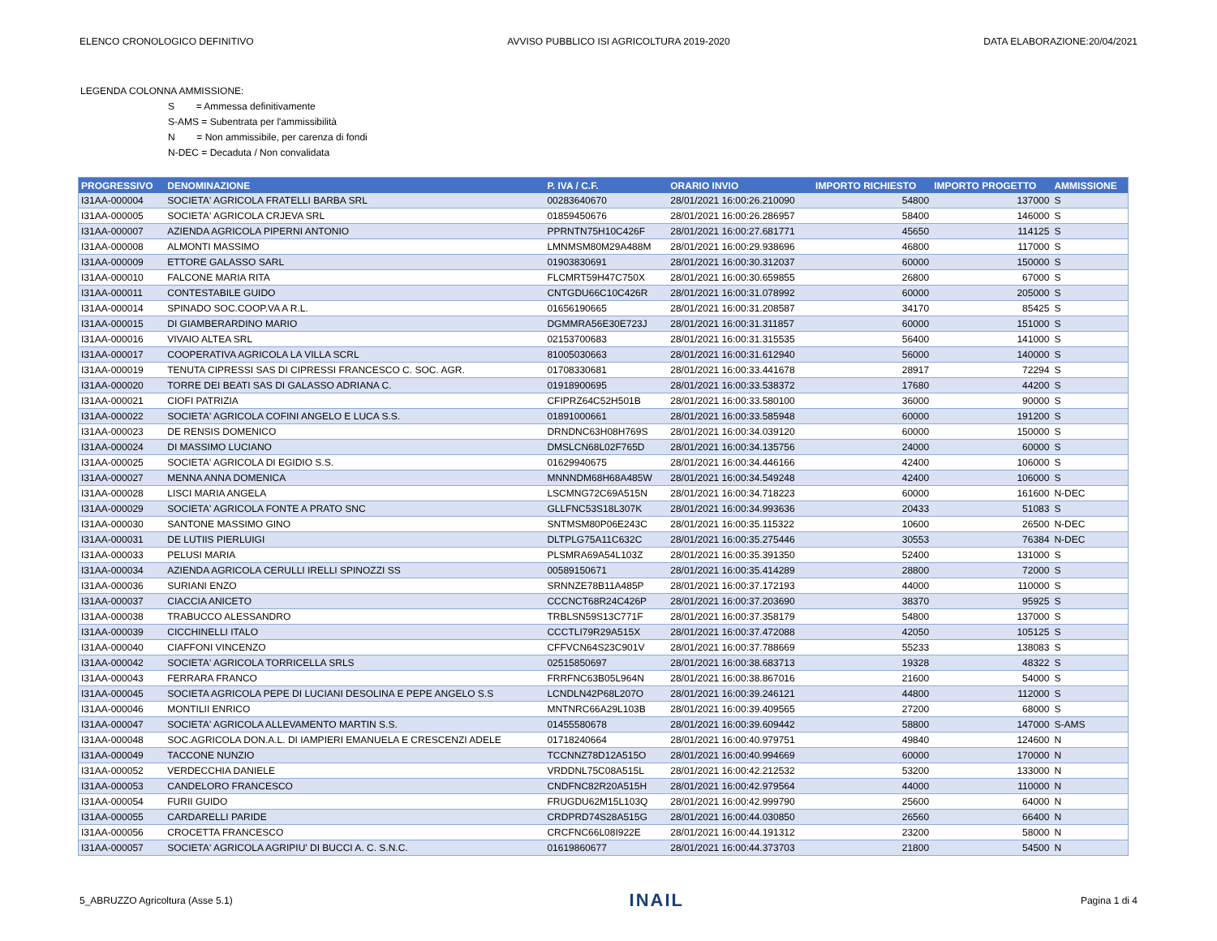ELENCO CRONOLOGICO DEFINITIVO AVVISO PUBBLICO ISI AGRICOLTURA 2019-2020 DATA ELABORAZIONE:20/04/2021
LEGENDA COLONNA AMMISSIONE:
S = Ammessa definitivamente
S-AMS = Subentrata per l'ammissibilità
N = Non ammissibile, per carenza di fondi
N-DEC = Decaduta / Non convalidata
| PROGRESSIVO | DENOMINAZIONE | P. IVA / C.F. | ORARIO INVIO | IMPORTO RICHIESTO | IMPORTO PROGETTO | AMMISSIONE |
| --- | --- | --- | --- | --- | --- | --- |
| I31AA-000004 | SOCIETA' AGRICOLA FRATELLI BARBA SRL | 00283640670 | 28/01/2021 16:00:26.210090 | 54800 | 137000 | S |
| I31AA-000005 | SOCIETA' AGRICOLA CRJEVA SRL | 01859450676 | 28/01/2021 16:00:26.286957 | 58400 | 146000 | S |
| I31AA-000007 | AZIENDA AGRICOLA PIPERNI ANTONIO | PPRNTN75H10C426F | 28/01/2021 16:00:27.681771 | 45650 | 114125 | S |
| I31AA-000008 | ALMONTI MASSIMO | LMNMSM80M29A488M | 28/01/2021 16:00:29.938696 | 46800 | 117000 | S |
| I31AA-000009 | ETTORE GALASSO SARL | 01903830691 | 28/01/2021 16:00:30.312037 | 60000 | 150000 | S |
| I31AA-000010 | FALCONE MARIA RITA | FLCMRT59H47C750X | 28/01/2021 16:00:30.659855 | 26800 | 67000 | S |
| I31AA-000011 | CONTESTABILE GUIDO | CNTGDU66C10C426R | 28/01/2021 16:00:31.078992 | 60000 | 205000 | S |
| I31AA-000014 | SPINADO SOC.COOP.VA A R.L. | 01656190665 | 28/01/2021 16:00:31.208587 | 34170 | 85425 | S |
| I31AA-000015 | DI GIAMBERARDINO MARIO | DGMMRA56E30E723J | 28/01/2021 16:00:31.311857 | 60000 | 151000 | S |
| I31AA-000016 | VIVAIO ALTEA SRL | 02153700683 | 28/01/2021 16:00:31.315535 | 56400 | 141000 | S |
| I31AA-000017 | COOPERATIVA AGRICOLA LA VILLA SCRL | 81005030663 | 28/01/2021 16:00:31.612940 | 56000 | 140000 | S |
| I31AA-000019 | TENUTA CIPRESSI SAS DI CIPRESSI FRANCESCO C. SOC. AGR. | 01708330681 | 28/01/2021 16:00:33.441678 | 28917 | 72294 | S |
| I31AA-000020 | TORRE DEI BEATI SAS DI GALASSO ADRIANA C. | 01918900695 | 28/01/2021 16:00:33.538372 | 17680 | 44200 | S |
| I31AA-000021 | CIOFI PATRIZIA | CFIPRZ64C52H501B | 28/01/2021 16:00:33.580100 | 36000 | 90000 | S |
| I31AA-000022 | SOCIETA' AGRICOLA COFINI ANGELO E LUCA S.S. | 01891000661 | 28/01/2021 16:00:33.585948 | 60000 | 191200 | S |
| I31AA-000023 | DE RENSIS DOMENICO | DRNDNC63H08H769S | 28/01/2021 16:00:34.039120 | 60000 | 150000 | S |
| I31AA-000024 | DI MASSIMO LUCIANO | DMSLCN68L02F765D | 28/01/2021 16:00:34.135756 | 24000 | 60000 | S |
| I31AA-000025 | SOCIETA' AGRICOLA DI EGIDIO S.S. | 01629940675 | 28/01/2021 16:00:34.446166 | 42400 | 106000 | S |
| I31AA-000027 | MENNA ANNA DOMENICA | MNNNDM68H68A485W | 28/01/2021 16:00:34.549248 | 42400 | 106000 | S |
| I31AA-000028 | LISCI MARIA ANGELA | LSCMNG72C69A515N | 28/01/2021 16:00:34.718223 | 60000 | 161600 | N-DEC |
| I31AA-000029 | SOCIETA' AGRICOLA FONTE A PRATO SNC | GLLFNC53S18L307K | 28/01/2021 16:00:34.993636 | 20433 | 51083 | S |
| I31AA-000030 | SANTONE MASSIMO GINO | SNTMSM80P06E243C | 28/01/2021 16:00:35.115322 | 10600 | 26500 | N-DEC |
| I31AA-000031 | DE LUTIIS PIERLUIGI | DLTPLG75A11C632C | 28/01/2021 16:00:35.275446 | 30553 | 76384 | N-DEC |
| I31AA-000033 | PELUSI MARIA | PLSMRA69A54L103Z | 28/01/2021 16:00:35.391350 | 52400 | 131000 | S |
| I31AA-000034 | AZIENDA AGRICOLA CERULLI IRELLI SPINOZZI SS | 00589150671 | 28/01/2021 16:00:35.414289 | 28800 | 72000 | S |
| I31AA-000036 | SURIANI ENZO | SRNNZE78B11A485P | 28/01/2021 16:00:37.172193 | 44000 | 110000 | S |
| I31AA-000037 | CIACCIA ANICETO | CCCNCT68R24C426P | 28/01/2021 16:00:37.203690 | 38370 | 95925 | S |
| I31AA-000038 | TRABUCCO ALESSANDRO | TRBLSN59S13C771F | 28/01/2021 16:00:37.358179 | 54800 | 137000 | S |
| I31AA-000039 | CICCHINELLI ITALO | CCCTLI79R29A515X | 28/01/2021 16:00:37.472088 | 42050 | 105125 | S |
| I31AA-000040 | CIAFFONI VINCENZO | CFFVCN64S23C901V | 28/01/2021 16:00:37.788669 | 55233 | 138083 | S |
| I31AA-000042 | SOCIETA' AGRICOLA TORRICELLA SRLS | 02515850697 | 28/01/2021 16:00:38.683713 | 19328 | 48322 | S |
| I31AA-000043 | FERRARA FRANCO | FRRFNC63B05L964N | 28/01/2021 16:00:38.867016 | 21600 | 54000 | S |
| I31AA-000045 | SOCIETA AGRICOLA PEPE DI LUCIANI DESOLINA E PEPE ANGELO S.S | LCNDLN42P68L207O | 28/01/2021 16:00:39.246121 | 44800 | 112000 | S |
| I31AA-000046 | MONTILII ENRICO | MNTNRC66A29L103B | 28/01/2021 16:00:39.409565 | 27200 | 68000 | S |
| I31AA-000047 | SOCIETA' AGRICOLA ALLEVAMENTO MARTIN S.S. | 01455580678 | 28/01/2021 16:00:39.609442 | 58800 | 147000 | S-AMS |
| I31AA-000048 | SOC.AGRICOLA DON.A.L. DI IAMPIERI EMANUELA E CRESCENZI ADELE | 01718240664 | 28/01/2021 16:00:40.979751 | 49840 | 124600 | N |
| I31AA-000049 | TACCONE NUNZIO | TCCNNZ78D12A515O | 28/01/2021 16:00:40.994669 | 60000 | 170000 | N |
| I31AA-000052 | VERDECCHIA DANIELE | VRDDNL75C08A515L | 28/01/2021 16:00:42.212532 | 53200 | 133000 | N |
| I31AA-000053 | CANDELORO FRANCESCO | CNDFNC82R20A515H | 28/01/2021 16:00:42.979564 | 44000 | 110000 | N |
| I31AA-000054 | FURII GUIDO | FRUGDU62M15L103Q | 28/01/2021 16:00:42.999790 | 25600 | 64000 | N |
| I31AA-000055 | CARDARELLI PARIDE | CRDPRD74S28A515G | 28/01/2021 16:00:44.030850 | 26560 | 66400 | N |
| I31AA-000056 | CROCETTA FRANCESCO | CRCFNC66L08I922E | 28/01/2021 16:00:44.191312 | 23200 | 58000 | N |
| I31AA-000057 | SOCIETA' AGRICOLA AGRIPIU' DI BUCCI A. C. S.N.C. | 01619860677 | 28/01/2021 16:00:44.373703 | 21800 | 54500 | N |
5_ABRUZZO Agricoltura (Asse 5.1) INAIL Pagina 1 di 4